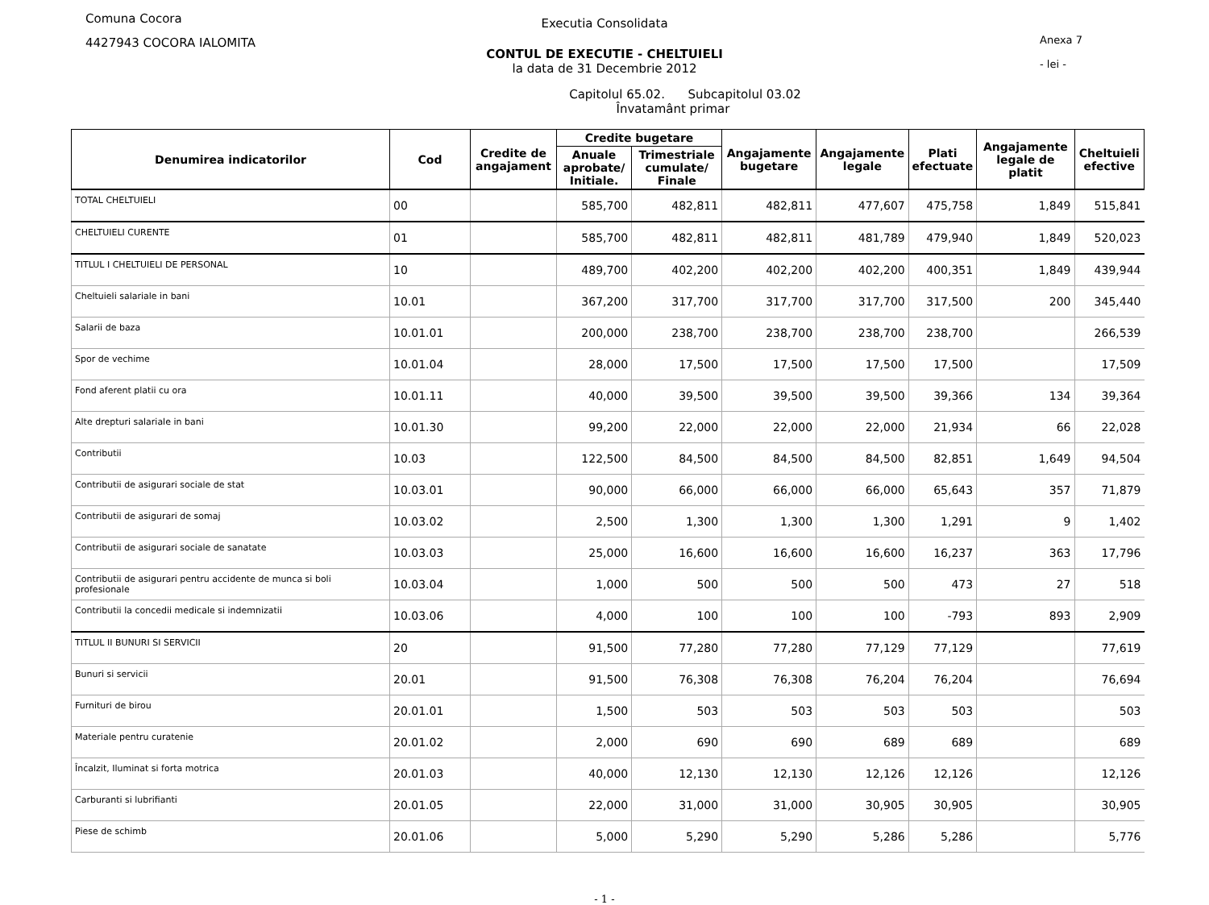Comuna Cocora
4427943 COCORA IALOMITA
Anexa 7
- lei -
Executia Consolidata
CONTUL DE EXECUTIE - CHELTUIELI
la data de 31 Decembrie 2012
Capitolul 65.02. Subcapitolul 03.02
Învatamânt primar
| Denumirea indicatorilor | Cod | Credite de angajament | Credite bugetare | | Angajamente bugetare | Angajamente legale | Plati efectuate | Angajamente legale de platit | Cheltuieli efective |
| --- | --- | --- | --- | --- | --- | --- | --- | --- | --- |
| | | | Anuale aprobate/ Initiale. | Trimestriale cumulate/ Finale | | | | | |
| TOTAL CHELTUIELI | 00 | | 585,700 | 482,811 | 482,811 | 477,607 | 475,758 | 1,849 | 515,841 |
| CHELTUIELI CURENTE | 01 | | 585,700 | 482,811 | 482,811 | 481,789 | 479,940 | 1,849 | 520,023 |
| TITLUL I CHELTUIELI DE PERSONAL | 10 | | 489,700 | 402,200 | 402,200 | 402,200 | 400,351 | 1,849 | 439,944 |
| Cheltuieli salariale in bani | 10.01 | | 367,200 | 317,700 | 317,700 | 317,700 | 317,500 | 200 | 345,440 |
| Salarii de baza | 10.01.01 | | 200,000 | 238,700 | 238,700 | 238,700 | 238,700 | | 266,539 |
| Spor de vechime | 10.01.04 | | 28,000 | 17,500 | 17,500 | 17,500 | 17,500 | | 17,509 |
| Fond aferent platii cu ora | 10.01.11 | | 40,000 | 39,500 | 39,500 | 39,500 | 39,366 | 134 | 39,364 |
| Alte drepturi salariale in bani | 10.01.30 | | 99,200 | 22,000 | 22,000 | 22,000 | 21,934 | 66 | 22,028 |
| Contributii | 10.03 | | 122,500 | 84,500 | 84,500 | 84,500 | 82,851 | 1,649 | 94,504 |
| Contributii de asigurari sociale de stat | 10.03.01 | | 90,000 | 66,000 | 66,000 | 66,000 | 65,643 | 357 | 71,879 |
| Contributii de asigurari de somaj | 10.03.02 | | 2,500 | 1,300 | 1,300 | 1,300 | 1,291 | 9 | 1,402 |
| Contributii de asigurari sociale de sanatate | 10.03.03 | | 25,000 | 16,600 | 16,600 | 16,600 | 16,237 | 363 | 17,796 |
| Contributii de asigurari pentru accidente de munca si boli profesionale | 10.03.04 | | 1,000 | 500 | 500 | 500 | 473 | 27 | 518 |
| Contributii la concedii medicale si indemnizatii | 10.03.06 | | 4,000 | 100 | 100 | 100 | -793 | 893 | 2,909 |
| TITLUL II BUNURI SI SERVICII | 20 | | 91,500 | 77,280 | 77,280 | 77,129 | 77,129 | | 77,619 |
| Bunuri si servicii | 20.01 | | 91,500 | 76,308 | 76,308 | 76,204 | 76,204 | | 76,694 |
| Furnituri de birou | 20.01.01 | | 1,500 | 503 | 503 | 503 | 503 | | 503 |
| Materiale pentru curatenie | 20.01.02 | | 2,000 | 690 | 690 | 689 | 689 | | 689 |
| Încalzit, Iluminat si forta motrica | 20.01.03 | | 40,000 | 12,130 | 12,130 | 12,126 | 12,126 | | 12,126 |
| Carburanti si lubrifianti | 20.01.05 | | 22,000 | 31,000 | 31,000 | 30,905 | 30,905 | | 30,905 |
| Piese de schimb | 20.01.06 | | 5,000 | 5,290 | 5,290 | 5,286 | 5,286 | | 5,776 |
- 1 -